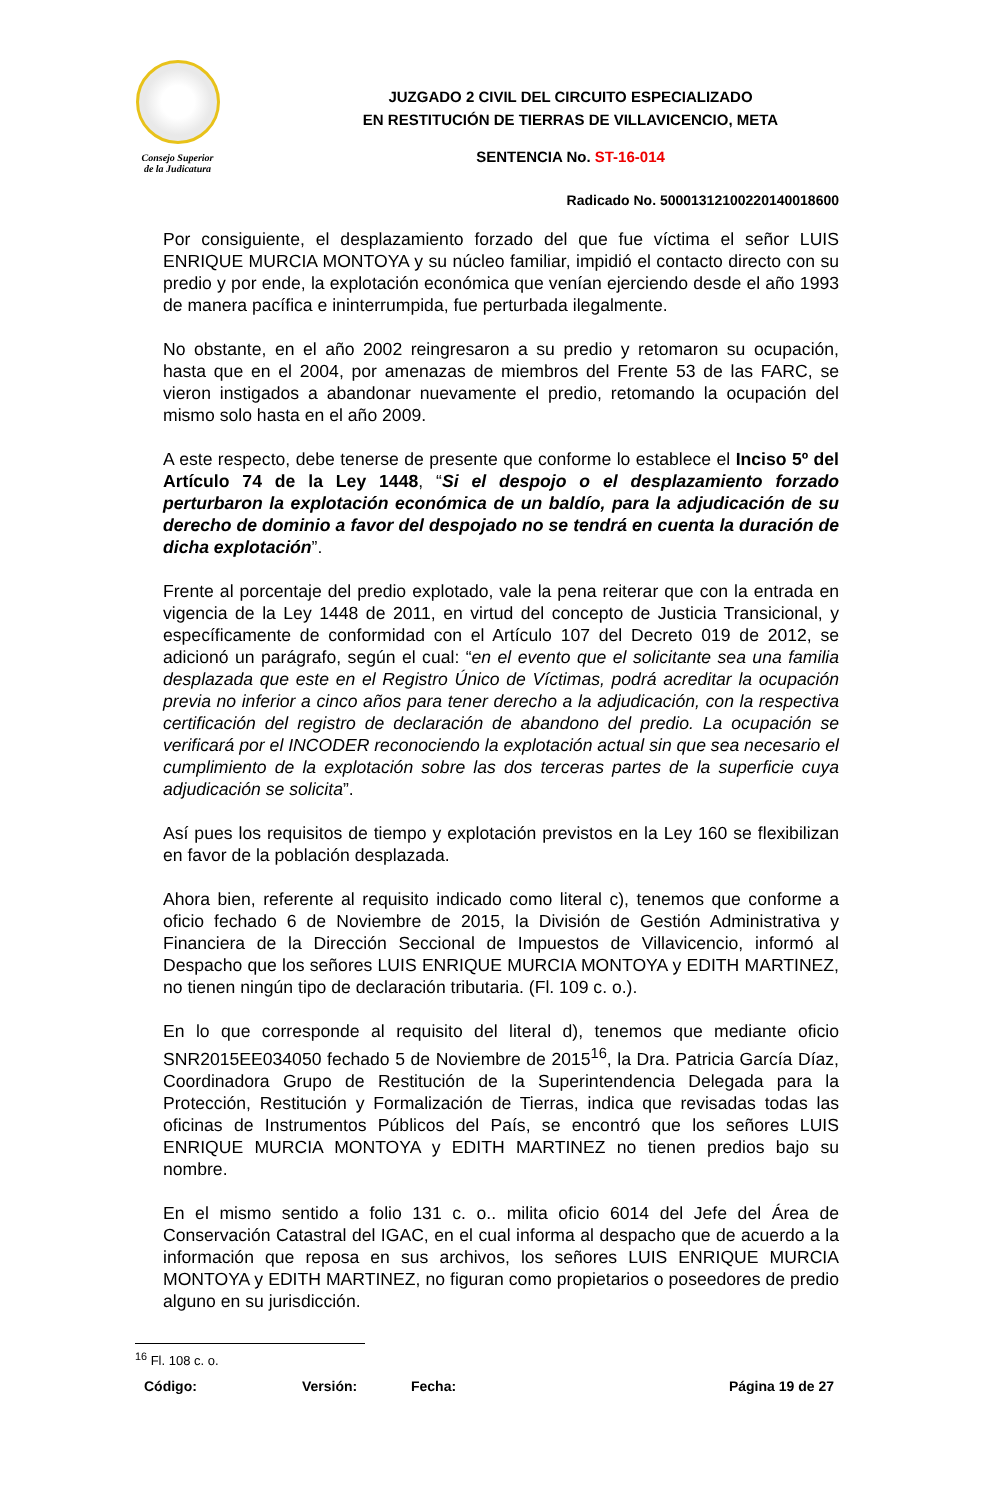Consejo Superior
de la Judicatura
JUZGADO 2 CIVIL DEL CIRCUITO ESPECIALIZADO
EN RESTITUCIÓN DE TIERRAS DE VILLAVICENCIO, META
SENTENCIA No. ST-16-014
Radicado No. 50001312100220140018600
Por consiguiente, el desplazamiento forzado del que fue víctima el señor LUIS ENRIQUE MURCIA MONTOYA y su núcleo familiar, impidió el contacto directo con su predio y por ende, la explotación económica que venían ejerciendo desde el año 1993 de manera pacífica e ininterrumpida, fue perturbada ilegalmente.
No obstante, en el año 2002 reingresaron a su predio y retomaron su ocupación, hasta que en el 2004, por amenazas de miembros del Frente 53 de las FARC, se vieron instigados a abandonar nuevamente el predio, retomando la ocupación del mismo solo hasta en el año 2009.
A este respecto, debe tenerse de presente que conforme lo establece el Inciso 5º del Artículo 74 de la Ley 1448, “Si el despojo o el desplazamiento forzado perturbaron la explotación económica de un baldío, para la adjudicación de su derecho de dominio a favor del despojado no se tendrá en cuenta la duración de dicha explotación”.
Frente al porcentaje del predio explotado, vale la pena reiterar que con la entrada en vigencia de la Ley 1448 de 2011, en virtud del concepto de Justicia Transicional, y específicamente de conformidad con el Artículo 107 del Decreto 019 de 2012, se adicionó un parágrafo, según el cual: “en el evento que el solicitante sea una familia desplazada que este en el Registro Único de Víctimas, podrá acreditar la ocupación previa no inferior a cinco años para tener derecho a la adjudicación, con la respectiva certificación del registro de declaración de abandono del predio. La ocupación se verificará por el INCODER reconociendo la explotación actual sin que sea necesario el cumplimiento de la explotación sobre las dos terceras partes de la superficie cuya adjudicación se solicita”.
Así pues los requisitos de tiempo y explotación previstos en la Ley 160 se flexibilizan en favor de la población desplazada.
Ahora bien, referente al requisito indicado como literal c), tenemos que conforme a oficio fechado 6 de Noviembre de 2015, la División de Gestión Administrativa y Financiera de la Dirección Seccional de Impuestos de Villavicencio, informó al Despacho que los señores LUIS ENRIQUE MURCIA MONTOYA y EDITH MARTINEZ, no tienen ningún tipo de declaración tributaria. (Fl. 109 c. o.).
En lo que corresponde al requisito del literal d), tenemos que mediante oficio SNR2015EE034050 fechado 5 de Noviembre de 2015<sup>16</sup>, la Dra. Patricia García Díaz, Coordinadora Grupo de Restitución de la Superintendencia Delegada para la Protección, Restitución y Formalización de Tierras, indica que revisadas todas las oficinas de Instrumentos Públicos del País, se encontró que los señores LUIS ENRIQUE MURCIA MONTOYA y EDITH MARTINEZ no tienen predios bajo su nombre.
En el mismo sentido a folio 131 c. o.. milita oficio 6014 del Jefe del Área de Conservación Catastral del IGAC, en el cual informa al despacho que de acuerdo a la información que reposa en sus archivos, los señores LUIS ENRIQUE MURCIA MONTOYA y EDITH MARTINEZ, no figuran como propietarios o poseedores de predio alguno en su jurisdicción.
<sup>16</sup> Fl. 108 c. o.
Código: Versión: Fecha: Página 19 de 27